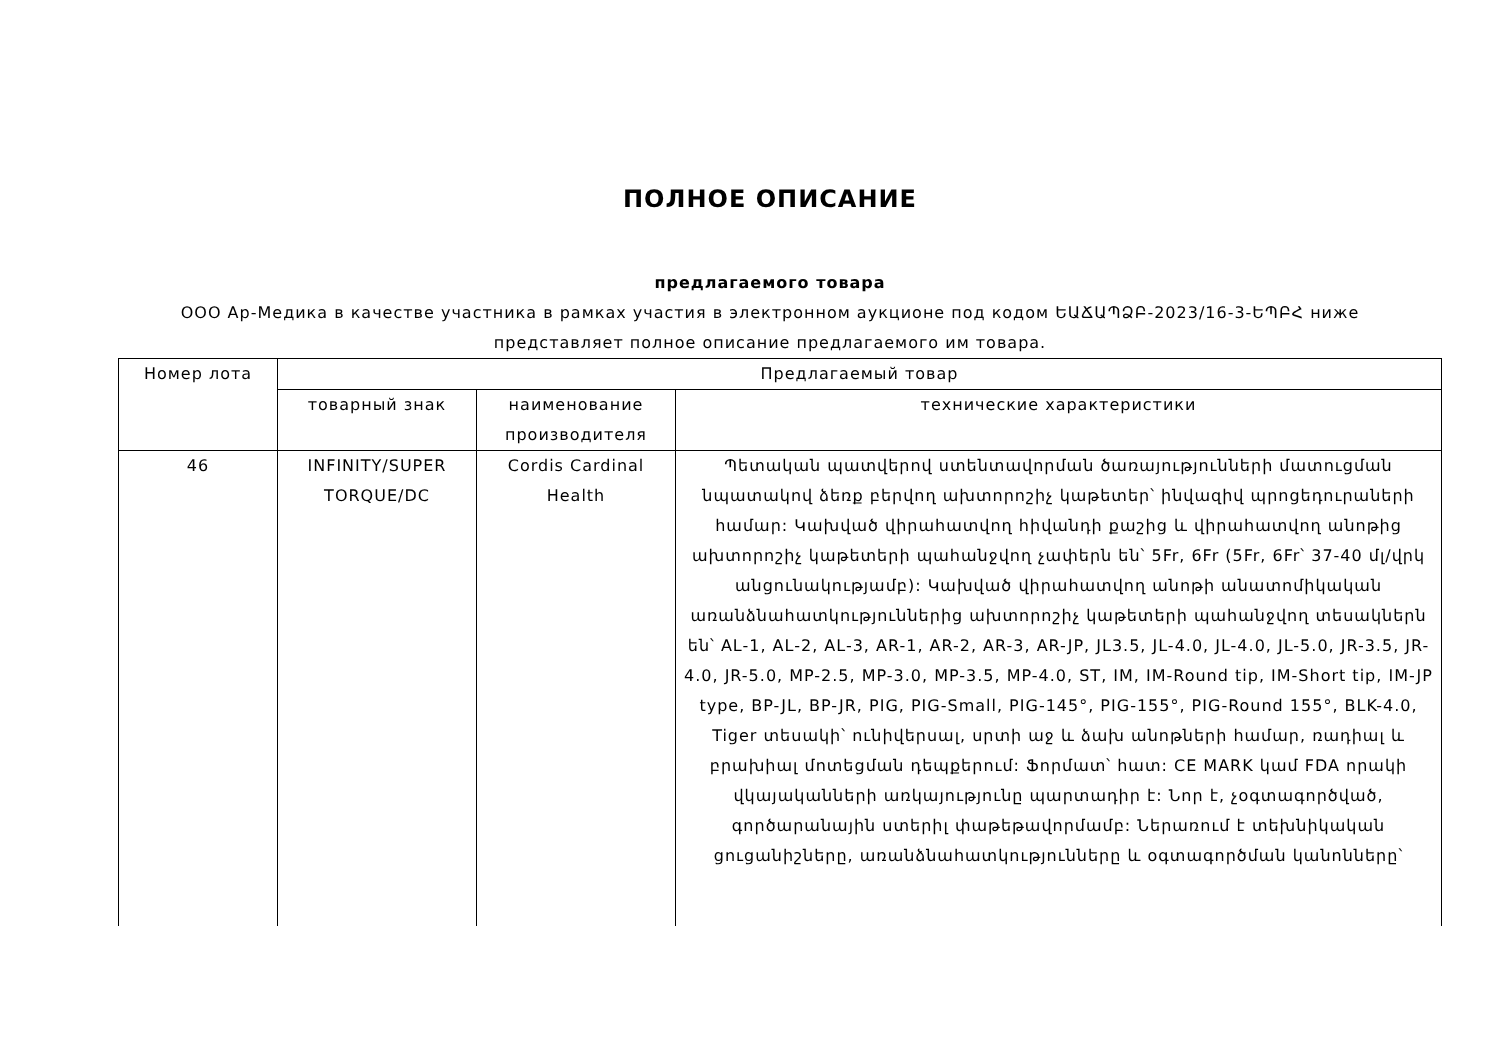ПОЛНОЕ ОПИСАНИЕ
предлагаемого товара
ООО Ар-Медика в качестве участника в рамках участия в электронном аукционе под кодом ԵԱՃԱՊՁԲ-2023/16-3-ԵՊԲՀ ниже представляет полное описание предлагаемого им товара.
| Номер лота | Предлагаемый товар | | |
| --- | --- | --- | --- |
| | товарный знак | наименование производителя | технические характеристики |
| 46 | INFINITY/SUPER TORQUE/DC | Cordis Cardinal Health | Պետական պատվերով ստենտավորման ծառայությունների մատուցման նպատակով ձեռք բերվող ախտորոշիչ կաթետեր՝ ինվազիվ պրոցեդուրաների համար: Կախված վիրահատվող հիվանդի քաշից և վիրահատվող անոթից ախտորոշիչ կաթետերի պահանջվող չափերն են՝ 5Fr, 6Fr (5Fr, 6Fr՝ 37-40 մլ/վրկ անցունակությամբ): Կախված վիրահատվող անոթի անատոմիկական առանձնահատկություններից ախտորոշիչ կաթետերի պահանջվող տեսակներն են՝ AL-1, AL-2, AL-3, AR-1, AR-2, AR-3, AR-JP, JL3.5, JL-4.0, JL-4.0, JL-5.0, JR-3.5, JR-4.0, JR-5.0, MP-2.5, MP-3.0, MP-3.5, MP-4.0, ST, IM, IM-Round tip, IM-Short tip, IM-JP type, BP-JL, BP-JR, PIG, PIG-Small, PIG-145°, PIG-155°, PIG-Round 155°, BLK-4.0, Tiger տեսակի՝ ունիվերսալ, սրտի աջ և ձախ անոթների համար, ռադիալ և բրախիալ մոտեցման դեպքերում: Ֆորմատ՝ հատ: CE MARK կամ FDA որակի վկայականների առկայությունը պարտադիր է: Նոր է, չօգտագործված, գործարանային ստերիլ փաթեթավորմամբ: Ներառում է տեխնիկական ցուցանիշները, առանձնահատկությունները և օգտագործման կանոնները՝ |